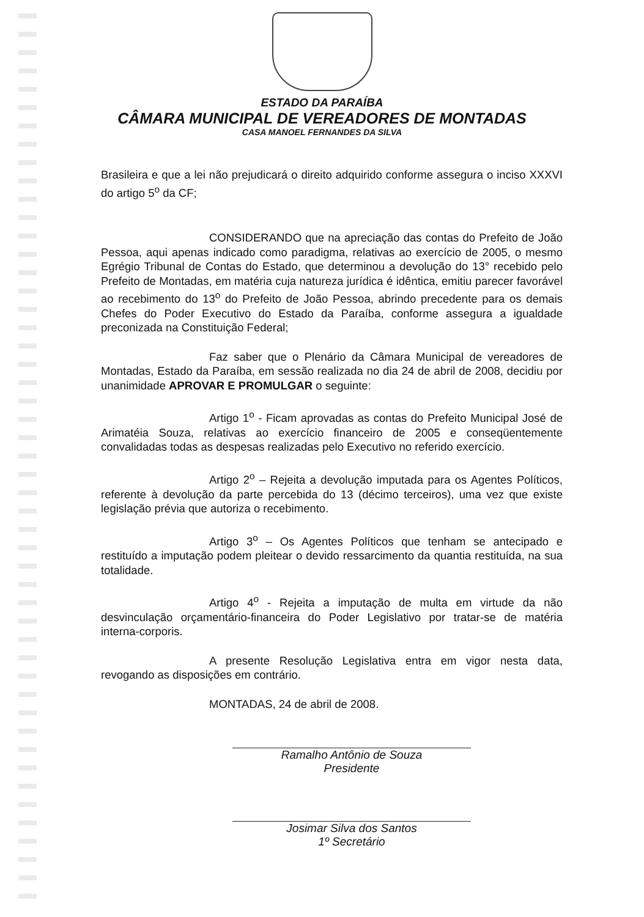ESTADO DA PARAÍBA
CÂMARA MUNICIPAL DE VEREADORES DE MONTADAS
CASA MANOEL FERNANDES DA SILVA
Brasileira e que a lei não prejudicará o direito adquirido conforme assegura o inciso XXXVI do artigo 5<sup>o</sup> da CF;
CONSIDERANDO que na apreciação das contas do Prefeito de João Pessoa, aqui apenas indicado como paradigma, relativas ao exercício de 2005, o mesmo Egrégio Tribunal de Contas do Estado, que determinou a devolução do 13° recebido pelo Prefeito de Montadas, em matéria cuja natureza jurídica é idêntica, emitiu parecer favorável ao recebimento do 13<sup>o</sup> do Prefeito de João Pessoa, abrindo precedente para os demais Chefes do Poder Executivo do Estado da Paraíba, conforme assegura a igualdade preconizada na Constituição Federal;
Faz saber que o Plenário da Câmara Municipal de vereadores de Montadas, Estado da Paraíba, em sessão realizada no dia 24 de abril de 2008, decidiu por unanimidade APROVAR E PROMULGAR o seguinte:
Artigo 1<sup>o</sup> - Ficam aprovadas as contas do Prefeito Municipal José de Arimatéia Souza, relativas ao exercício financeiro de 2005 e conseqüentemente convalidadas todas as despesas realizadas pelo Executivo no referido exercício.
Artigo 2<sup>o</sup> – Rejeita a devolução imputada para os Agentes Políticos, referente à devolução da parte percebida do 13 (décimo terceiros), uma vez que existe legislação prévia que autoriza o recebimento.
Artigo 3<sup>o</sup> – Os Agentes Políticos que tenham se antecipado e restituído a imputação podem pleitear o devido ressarcimento da quantia restituída, na sua totalidade.
Artigo 4<sup>o</sup> - Rejeita a imputação de multa em virtude da não desvinculação orçamentário-financeira do Poder Legislativo por tratar-se de matéria interna-corporis.
A presente Resolução Legislativa entra em vigor nesta data, revogando as disposições em contrário.
MONTADAS, 24 de abril de 2008.
Ramalho Antônio de Souza
Presidente
Josimar Silva dos Santos
1º Secretário